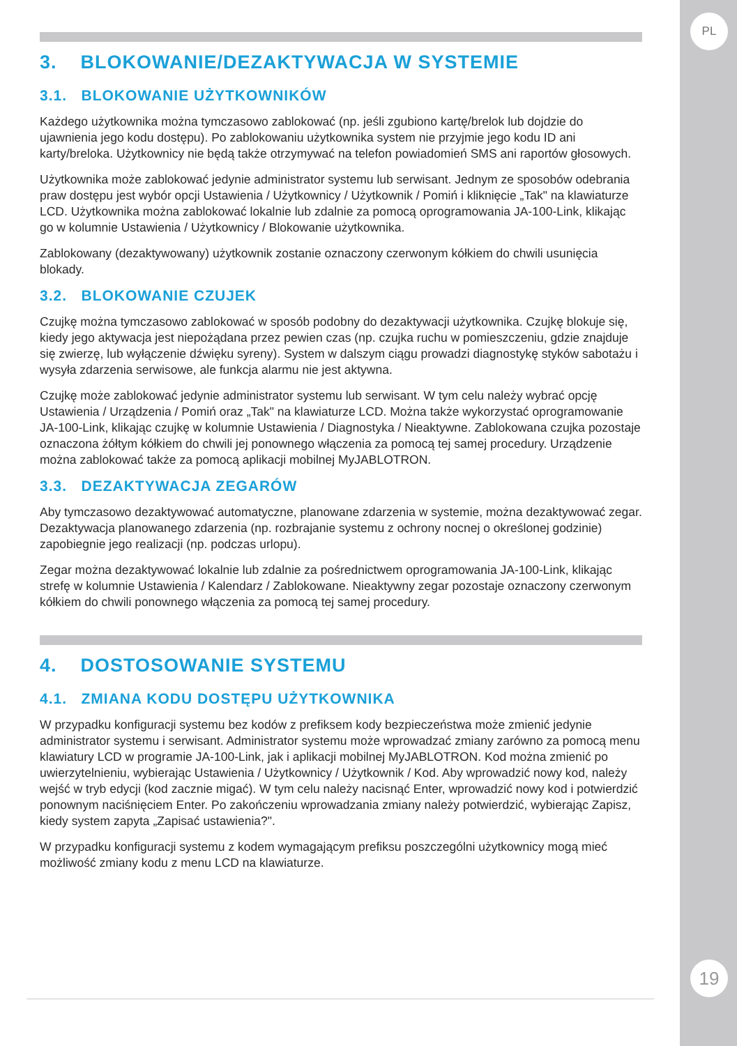PL
3. BLOKOWANIE/DEZAKTYWACJA W SYSTEMIE
3.1. BLOKOWANIE UŻYTKOWNIKÓW
Każdego użytkownika można tymczasowo zablokować (np. jeśli zgubiono kartę/brelok lub dojdzie do ujawnienia jego kodu dostępu). Po zablokowaniu użytkownika system nie przyjmie jego kodu ID ani karty/breloka. Użytkownicy nie będą także otrzymywać na telefon powiadomień SMS ani raportów głosowych.
Użytkownika może zablokować jedynie administrator systemu lub serwisant. Jednym ze sposobów odebrania praw dostępu jest wybór opcji Ustawienia / Użytkownicy / Użytkownik / Pomiń i kliknięcie „Tak" na klawiaturze LCD. Użytkownika można zablokować lokalnie lub zdalnie za pomocą oprogramowania JA-100-Link, klikając go w kolumnie Ustawienia / Użytkownicy / Blokowanie użytkownika.
Zablokowany (dezaktywowany) użytkownik zostanie oznaczony czerwonym kółkiem do chwili usunięcia blokady.
3.2. BLOKOWANIE CZUJEK
Czujkę można tymczasowo zablokować w sposób podobny do dezaktywacji użytkownika. Czujkę blokuje się, kiedy jego aktywacja jest niepożądana przez pewien czas (np. czujka ruchu w pomieszczeniu, gdzie znajduje się zwierzę, lub wyłączenie dźwięku syreny). System w dalszym ciągu prowadzi diagnostykę styków sabotażu i wysyła zdarzenia serwisowe, ale funkcja alarmu nie jest aktywna.
Czujkę może zablokować jedynie administrator systemu lub serwisant. W tym celu należy wybrać opcję Ustawienia / Urządzenia / Pomiń oraz „Tak" na klawiaturze LCD. Można także wykorzystać oprogramowanie JA-100-Link, klikając czujkę w kolumnie Ustawienia / Diagnostyka / Nieaktywne. Zablokowana czujka pozostaje oznaczona żółtym kółkiem do chwili jej ponownego włączenia za pomocą tej samej procedury. Urządzenie można zablokować także za pomocą aplikacji mobilnej MyJABLOTRON.
3.3. DEZAKTYWACJA ZEGARÓW
Aby tymczasowo dezaktywować automatyczne, planowane zdarzenia w systemie, można dezaktywować zegar. Dezaktywacja planowanego zdarzenia (np. rozbrajanie systemu z ochrony nocnej o określonej godzinie) zapobiegnie jego realizacji (np. podczas urlopu).
Zegar można dezaktywować lokalnie lub zdalnie za pośrednictwem oprogramowania JA-100-Link, klikając strefę w kolumnie Ustawienia / Kalendarz / Zablokowane. Nieaktywny zegar pozostaje oznaczony czerwonym kółkiem do chwili ponownego włączenia za pomocą tej samej procedury.
4. DOSTOSOWANIE SYSTEMU
4.1. ZMIANA KODU DOSTĘPU UŻYTKOWNIKA
W przypadku konfiguracji systemu bez kodów z prefiksem kody bezpieczeństwa może zmienić jedynie administrator systemu i serwisant. Administrator systemu może wprowadzać zmiany zarówno za pomocą menu klawiatury LCD w programie JA-100-Link, jak i aplikacji mobilnej MyJABLOTRON. Kod można zmienić po uwierzytelnieniu, wybierając Ustawienia / Użytkownicy / Użytkownik / Kod. Aby wprowadzić nowy kod, należy wejść w tryb edycji (kod zacznie migać). W tym celu należy nacisnąć Enter, wprowadzić nowy kod i potwierdzić ponownym naciśnięciem Enter. Po zakończeniu wprowadzania zmiany należy potwierdzić, wybierając Zapisz, kiedy system zapyta „Zapisać ustawienia?".
W przypadku konfiguracji systemu z kodem wymagającym prefiksu poszczególni użytkownicy mogą mieć możliwość zmiany kodu z menu LCD na klawiaturze.
19